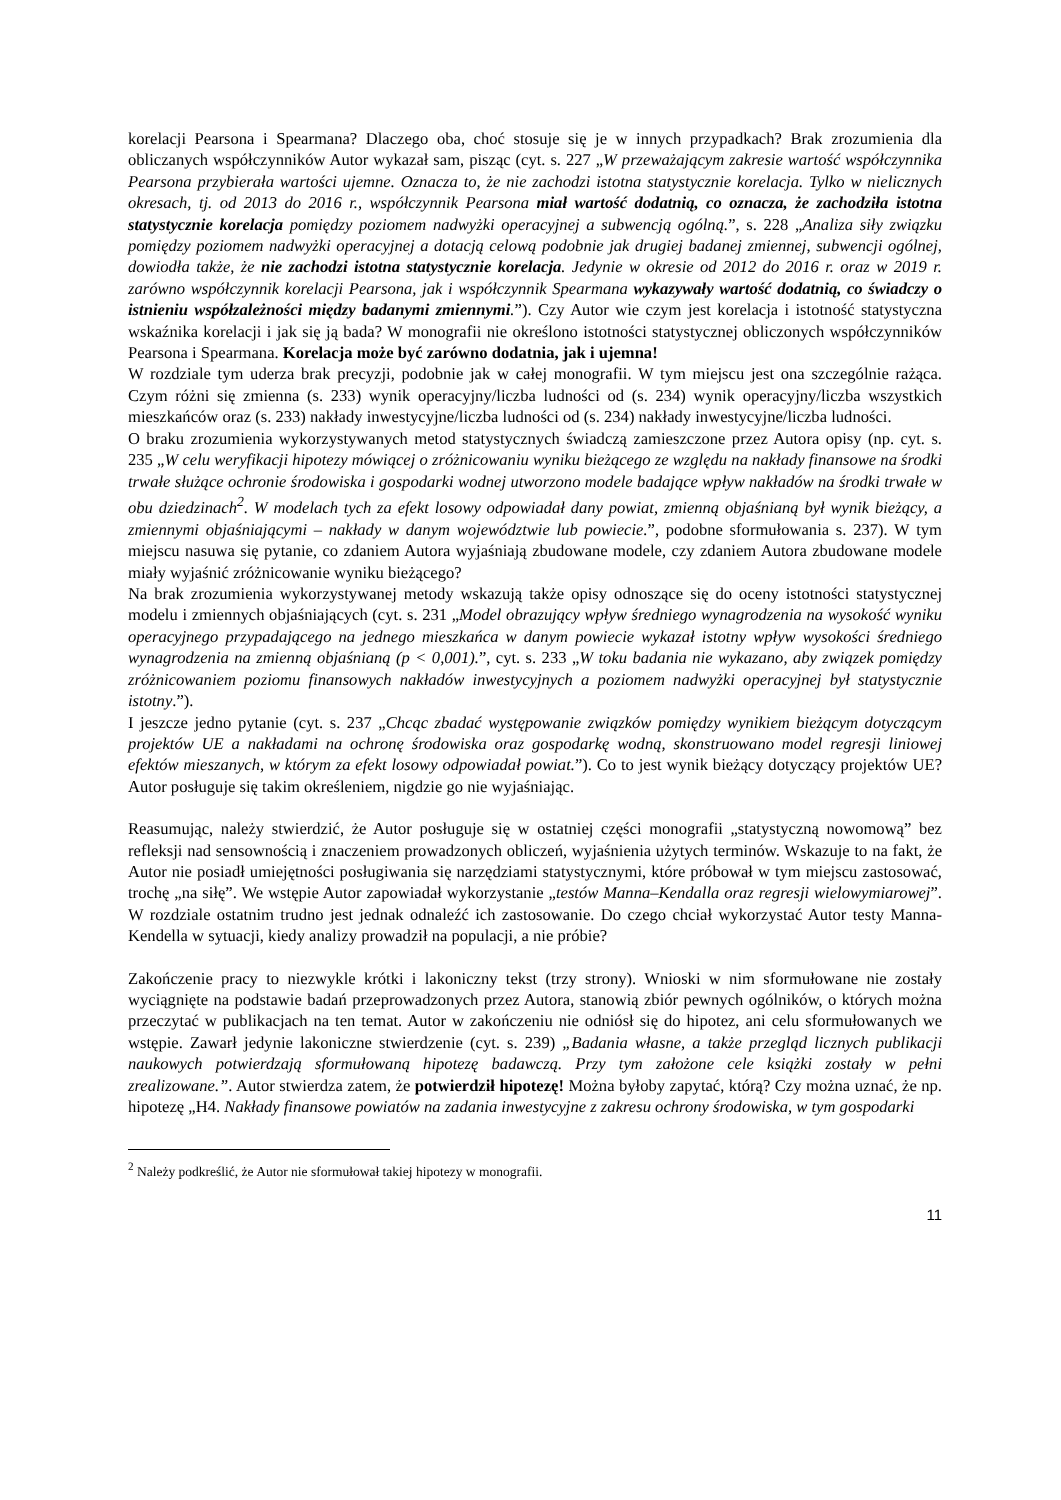korelacji Pearsona i Spearmana? Dlaczego oba, choć stosuje się je w innych przypadkach? Brak zrozumienia dla obliczanych współczynników Autor wykazał sam, pisząc (cyt. s. 227 „W przeważającym zakresie wartość współczynnika Pearsona przybierała wartości ujemne. Oznacza to, że nie zachodzi istotna statystycznie korelacja. Tylko w nielicznych okresach, tj. od 2013 do 2016 r., współczynnik Pearsona miał wartość dodatnią, co oznacza, że zachodziła istotna statystycznie korelacja pomiędzy poziomem nadwyżki operacyjnej a subwencją ogólną.”, s. 228 „Analiza siły związku pomiędzy poziomem nadwyżki operacyjnej a dotacją celową podobnie jak drugiej badanej zmiennej, subwencji ogólnej, dowiodła także, że nie zachodzi istotna statystycznie korelacja. Jedynie w okresie od 2012 do 2016 r. oraz w 2019 r. zarówno współczynnik korelacji Pearsona, jak i współczynnik Spearmana wykazywały wartość dodatnią, co świadczy o istnieniu współzależności między badanymi zmiennymi.”). Czy Autor wie czym jest korelacja i istotność statystyczna wskaźnika korelacji i jak się ją bada? W monografii nie określono istotności statystycznej obliczonych współczynników Pearsona i Spearmana. Korelacja może być zarówno dodatnia, jak i ujemna!
W rozdziale tym uderza brak precyzji, podobnie jak w całej monografii. W tym miejscu jest ona szczególnie rażąca. Czym różni się zmienna (s. 233) wynik operacyjny/liczba ludności od (s. 234) wynik operacyjny/liczba wszystkich mieszkańców oraz (s. 233) nakłady inwestycyjne/liczba ludności od (s. 234) nakłady inwestycyjne/liczba ludności.
O braku zrozumienia wykorzystywanych metod statystycznych świadczą zamieszczone przez Autora opisy (np. cyt. s. 235 „W celu weryfikacji hipotezy mówiącej o zróżnicowaniu wyniku bieżącego ze względu na nakłady finansowe na środki trwałe służące ochronie środowiska i gospodarki wodnej utworzono modele badające wpływ nakładów na środki trwałe w obu dziedzinach<sup>2</sup>. W modelach tych za efekt losowy odpowiadał dany powiat, zmienną objaśnianą był wynik bieżący, a zmiennymi objaśniającymi – nakłady w danym województwie lub powiecie.”, podobne sformułowania s. 237). W tym miejscu nasuwa się pytanie, co zdaniem Autora wyjaśniają zbudowane modele, czy zdaniem Autora zbudowane modele miały wyjaśnić zróżnicowanie wyniku bieżącego?
Na brak zrozumienia wykorzystywanej metody wskazują także opisy odnoszące się do oceny istotności statystycznej modelu i zmiennych objaśniających (cyt. s. 231 „Model obrazujący wpływ średniego wynagrodzenia na wysokość wyniku operacyjnego przypadającego na jednego mieszkańca w danym powiecie wykazał istotny wpływ wysokości średniego wynagrodzenia na zmienną objaśnianą (p < 0,001).”, cyt. s. 233 „W toku badania nie wykazano, aby związek pomiędzy zróżnicowaniem poziomu finansowych nakładów inwestycyjnych a poziomem nadwyżki operacyjnej był statystycznie istotny.”).
I jeszcze jedno pytanie (cyt. s. 237 „Chcąc zbadać występowanie związków pomiędzy wynikiem bieżącym dotyczącym projektów UE a nakładami na ochronę środowiska oraz gospodarkę wodną, skonstruowano model regresji liniowej efektów mieszanych, w którym za efekt losowy odpowiadał powiat.”). Co to jest wynik bieżący dotyczący projektów UE? Autor posługuje się takim określeniem, nigdzie go nie wyjaśniając.
Reasumując, należy stwierdzić, że Autor posługuje się w ostatniej części monografii „statystyczną nowomową” bez refleksji nad sensownością i znaczeniem prowadzonych obliczeń, wyjaśnienia użytych terminów. Wskazuje to na fakt, że Autor nie posiadł umiejętności posługiwania się narzędziami statystycznymi, które próbował w tym miejscu zastosować, trochę „na siłę”. We wstępie Autor zapowiadał wykorzystanie „testów Manna–Kendalla oraz regresji wielowymiarowej”. W rozdziale ostatnim trudno jest jednak odnaleźć ich zastosowanie. Do czego chciał wykorzystać Autor testy Manna-Kendella w sytuacji, kiedy analizy prowadził na populacji, a nie próbie?
Zakończenie pracy to niezwykle krótki i lakoniczny tekst (trzy strony). Wnioski w nim sformułowane nie zostały wyciągnięte na podstawie badań przeprowadzonych przez Autora, stanowią zbiór pewnych ogólników, o których można przeczytać w publikacjach na ten temat. Autor w zakończeniu nie odniósł się do hipotez, ani celu sformułowanych we wstępie. Zawarł jedynie lakoniczne stwierdzenie (cyt. s. 239) „Badania własne, a także przegląd licznych publikacji naukowych potwierdzają sformułowaną hipotezę badawczą. Przy tym założone cele książki zostały w pełni zrealizowane.”. Autor stwierdza zatem, że potwierdził hipotezę! Można byłoby zapytać, którą? Czy można uznać, że np. hipotezę „H4. Nakłady finansowe powiatów na zadania inwestycyjne z zakresu ochrony środowiska, w tym gospodarki
<sup>2</sup> Należy podkreślić, że Autor nie sformułował takiej hipotezy w monografii.
11